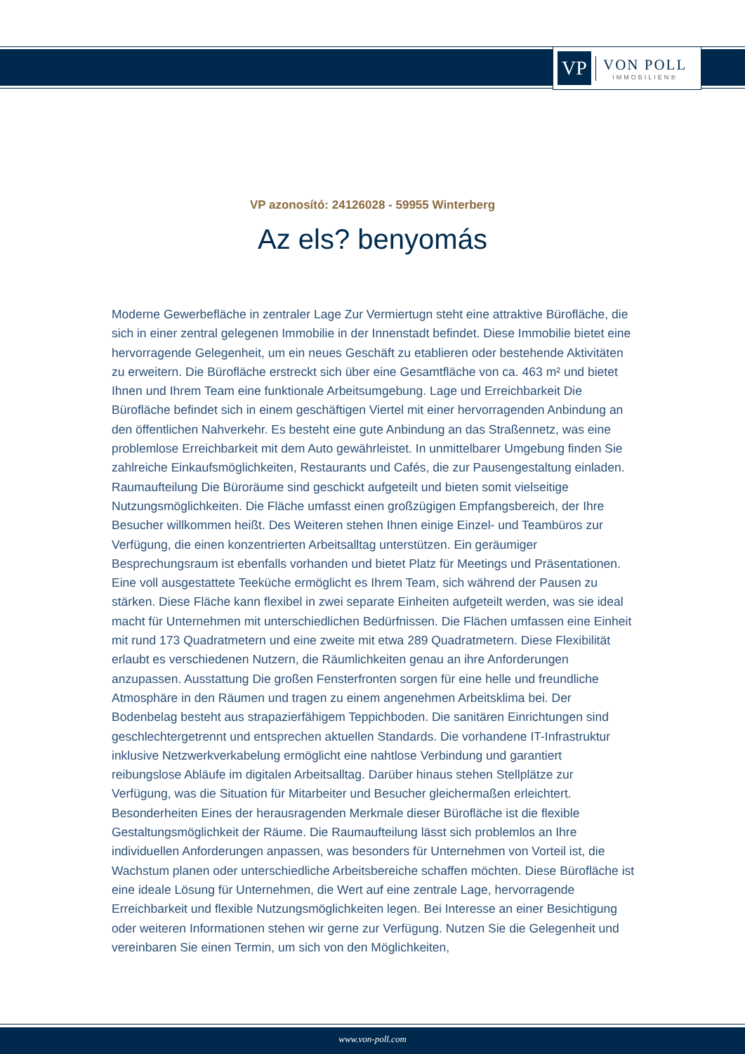VP
VON POLL
IMMOBILIEN®
VP azonosító: 24126028 - 59955 Winterberg
Az els? benyomás
Moderne Gewerbefläche in zentraler Lage Zur Vermiertugn steht eine attraktive Bürofläche, die sich in einer zentral gelegenen Immobilie in der Innenstadt befindet. Diese Immobilie bietet eine hervorragende Gelegenheit, um ein neues Geschäft zu etablieren oder bestehende Aktivitäten zu erweitern. Die Bürofläche erstreckt sich über eine Gesamtfläche von ca. 463 m² und bietet Ihnen und Ihrem Team eine funktionale Arbeitsumgebung. Lage und Erreichbarkeit Die Bürofläche befindet sich in einem geschäftigen Viertel mit einer hervorragenden Anbindung an den öffentlichen Nahverkehr. Es besteht eine gute Anbindung an das Straßennetz, was eine problemlose Erreichbarkeit mit dem Auto gewährleistet. In unmittelbarer Umgebung finden Sie zahlreiche Einkaufsmöglichkeiten, Restaurants und Cafés, die zur Pausengestaltung einladen. Raumaufteilung Die Büroräume sind geschickt aufgeteilt und bieten somit vielseitige Nutzungsmöglichkeiten. Die Fläche umfasst einen großzügigen Empfangsbereich, der Ihre Besucher willkommen heißt. Des Weiteren stehen Ihnen einige Einzel- und Teambüros zur Verfügung, die einen konzentrierten Arbeitsalltag unterstützen. Ein geräumiger Besprechungsraum ist ebenfalls vorhanden und bietet Platz für Meetings und Präsentationen. Eine voll ausgestattete Teeküche ermöglicht es Ihrem Team, sich während der Pausen zu stärken. Diese Fläche kann flexibel in zwei separate Einheiten aufgeteilt werden, was sie ideal macht für Unternehmen mit unterschiedlichen Bedürfnissen. Die Flächen umfassen eine Einheit mit rund 173 Quadratmetern und eine zweite mit etwa 289 Quadratmetern. Diese Flexibilität erlaubt es verschiedenen Nutzern, die Räumlichkeiten genau an ihre Anforderungen anzupassen. Ausstattung Die großen Fensterfronten sorgen für eine helle und freundliche Atmosphäre in den Räumen und tragen zu einem angenehmen Arbeitsklima bei. Der Bodenbelag besteht aus strapazierfähigem Teppichboden. Die sanitären Einrichtungen sind geschlechtergetrennt und entsprechen aktuellen Standards. Die vorhandene IT-Infrastruktur inklusive Netzwerkverkabelung ermöglicht eine nahtlose Verbindung und garantiert reibungslose Abläufe im digitalen Arbeitsalltag. Darüber hinaus stehen Stellplätze zur Verfügung, was die Situation für Mitarbeiter und Besucher gleichermaßen erleichtert. Besonderheiten Eines der herausragenden Merkmale dieser Bürofläche ist die flexible Gestaltungsmöglichkeit der Räume. Die Raumaufteilung lässt sich problemlos an Ihre individuellen Anforderungen anpassen, was besonders für Unternehmen von Vorteil ist, die Wachstum planen oder unterschiedliche Arbeitsbereiche schaffen möchten. Diese Bürofläche ist eine ideale Lösung für Unternehmen, die Wert auf eine zentrale Lage, hervorragende Erreichbarkeit und flexible Nutzungsmöglichkeiten legen. Bei Interesse an einer Besichtigung oder weiteren Informationen stehen wir gerne zur Verfügung. Nutzen Sie die Gelegenheit und vereinbaren Sie einen Termin, um sich von den Möglichkeiten,
www.von-poll.com